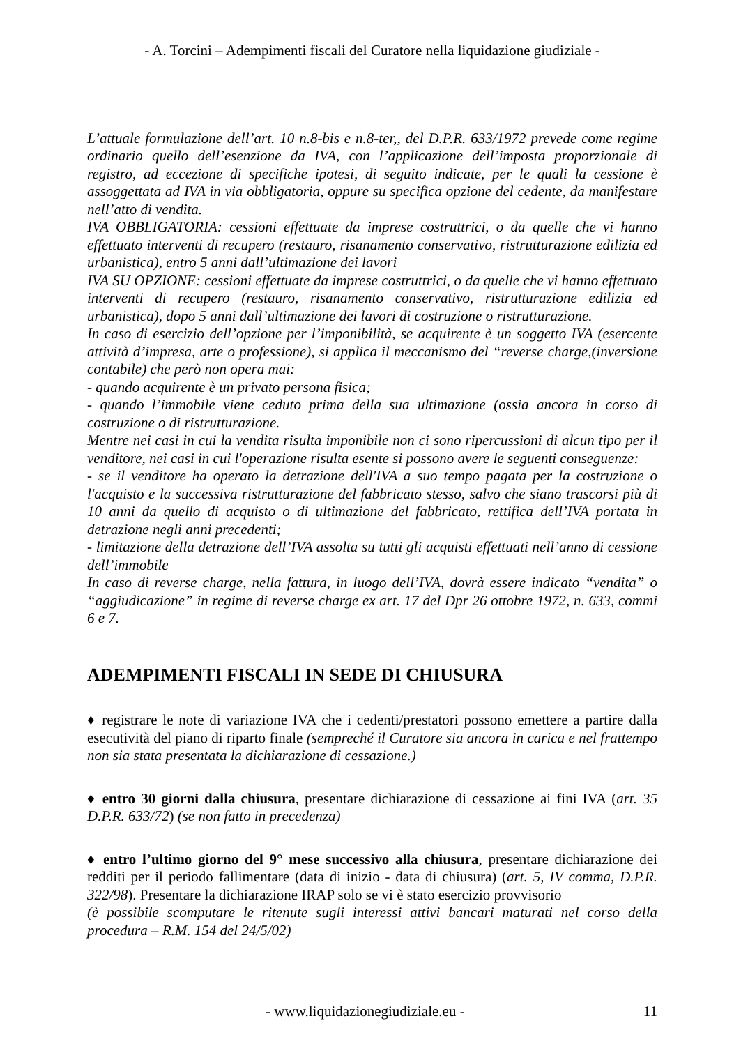- A. Torcini – Adempimenti fiscali del Curatore nella liquidazione giudiziale -
L’attuale formulazione dell’art. 10 n.8-bis e n.8-ter,, del D.P.R. 633/1972 prevede come regime ordinario quello dell’esenzione da IVA, con l’applicazione dell’imposta proporzionale di registro, ad eccezione di specifiche ipotesi, di seguito indicate, per le quali la cessione è assoggettata ad IVA in via obbligatoria, oppure su specifica opzione del cedente, da manifestare nell’atto di vendita.
IVA OBBLIGATORIA: cessioni effettuate da imprese costruttrici, o da quelle che vi hanno effettuato interventi di recupero (restauro, risanamento conservativo, ristrutturazione edilizia ed urbanistica), entro 5 anni dall’ultimazione dei lavori
IVA SU OPZIONE: cessioni effettuate da imprese costruttrici, o da quelle che vi hanno effettuato interventi di recupero (restauro, risanamento conservativo, ristrutturazione edilizia ed urbanistica), dopo 5 anni dall’ultimazione dei lavori di costruzione o ristrutturazione.
In caso di esercizio dell’opzione per l’imponibilità, se acquirente è un soggetto IVA (esercente attività d’impresa, arte o professione), si applica il meccanismo del “reverse charge,(inversione contabile) che però non opera mai:
- quando acquirente è un privato persona fisica;
- quando l’immobile viene ceduto prima della sua ultimazione (ossia ancora in corso di costruzione o di ristrutturazione.
Mentre nei casi in cui la vendita risulta imponibile non ci sono ripercussioni di alcun tipo per il venditore, nei casi in cui l'operazione risulta esente si possono avere le seguenti conseguenze:
- se il venditore ha operato la detrazione dell'IVA a suo tempo pagata per la costruzione o l'acquisto e la successiva ristrutturazione del fabbricato stesso, salvo che siano trascorsi più di 10 anni da quello di acquisto o di ultimazione del fabbricato, rettifica dell’IVA portata in detrazione negli anni precedenti;
- limitazione della detrazione dell’IVA assolta su tutti gli acquisti effettuati nell’anno di cessione dell’immobile
In caso di reverse charge, nella fattura, in luogo dell’IVA, dovrà essere indicato “vendita” o “aggiudicazione” in regime di reverse charge ex art. 17 del Dpr 26 ottobre 1972, n. 633, commi 6 e 7.
ADEMPIMENTI FISCALI IN SEDE DI CHIUSURA
♦ registrare le note di variazione IVA che i cedenti/prestatori possono emettere a partire dalla esecutività del piano di riparto finale (sempreché il Curatore sia ancora in carica e nel frattempo non sia stata presentata la dichiarazione di cessazione.)
♦ entro 30 giorni dalla chiusura, presentare dichiarazione di cessazione ai fini IVA (art. 35 D.P.R. 633/72) (se non fatto in precedenza)
♦ entro l’ultimo giorno del 9° mese successivo alla chiusura, presentare dichiarazione dei redditi per il periodo fallimentare (data di inizio - data di chiusura) (art. 5, IV comma, D.P.R. 322/98). Presentare la dichiarazione IRAP solo se vi è stato esercizio provvisorio
(è possibile scomputare le ritenute sugli interessi attivi bancari maturati nel corso della procedura – R.M. 154 del 24/5/02)
- www.liquidazionegiudiziale.eu - 11